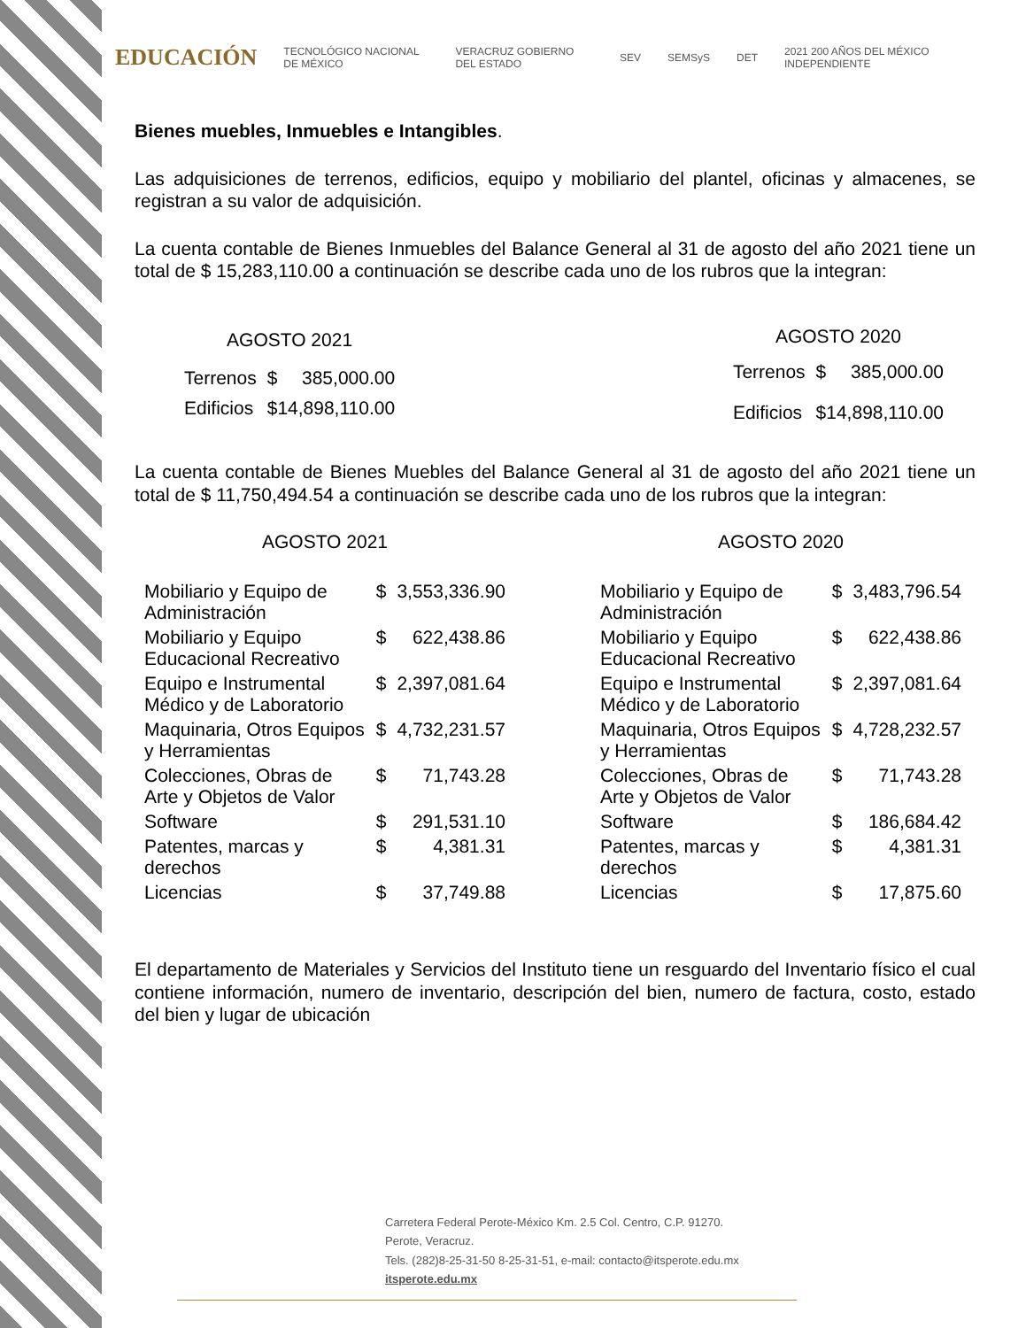EDUCACIÓN TECNOLÓGICO NACIONAL DE MÉXICO VERACRUZ GOBIERNO DEL ESTADO SEV SEMSyS DET 2021 200 AÑOS DEL MÉXICO INDEPENDIENTE
Bienes muebles, Inmuebles e Intangibles.
Las adquisiciones de terrenos, edificios, equipo y mobiliario del plantel, oficinas y almacenes, se registran a su valor de adquisición.
La cuenta contable de Bienes Inmuebles del Balance General al 31 de agosto del año 2021 tiene un total de $ 15,283,110.00 a continuación se describe cada uno de los rubros que la integran:
| AGOSTO 2021 | | |
| --- | --- | --- |
| Terrenos | $ | 385,000.00 |
| Edificios | $14,898,110.00 | |
| AGOSTO 2020 | | |
| --- | --- | --- |
| Terrenos | $ | 385,000.00 |
| Edificios | $14,898,110.00 | |
La cuenta contable de Bienes Muebles del Balance General al 31 de agosto del año 2021 tiene un total de $ 11,750,494.54 a continuación se describe cada uno de los rubros que la integran:
| AGOSTO 2021 | | |
| --- | --- | --- |
| Mobiliario y Equipo de Administración | $ | 3,553,336.90 |
| Mobiliario y Equipo Educacional Recreativo | $ | 622,438.86 |
| Equipo e Instrumental Médico y de Laboratorio | $ | 2,397,081.64 |
| Maquinaria, Otros Equipos y Herramientas | $ | 4,732,231.57 |
| Colecciones, Obras de Arte y Objetos de Valor | $ | 71,743.28 |
| Software | $ | 291,531.10 |
| Patentes, marcas y derechos | $ | 4,381.31 |
| Licencias | $ | 37,749.88 |
| AGOSTO 2020 | | |
| --- | --- | --- |
| Mobiliario y Equipo de Administración | $ | 3,483,796.54 |
| Mobiliario y Equipo Educacional Recreativo | $ | 622,438.86 |
| Equipo e Instrumental Médico y de Laboratorio | $ | 2,397,081.64 |
| Maquinaria, Otros Equipos y Herramientas | $ | 4,728,232.57 |
| Colecciones, Obras de Arte y Objetos de Valor | $ | 71,743.28 |
| Software | $ | 186,684.42 |
| Patentes, marcas y derechos | $ | 4,381.31 |
| Licencias | $ | 17,875.60 |
El departamento de Materiales y Servicios del Instituto tiene un resguardo del Inventario físico el cual contiene información, numero de inventario, descripción del bien, numero de factura, costo, estado del bien y lugar de ubicación
Carretera Federal Perote-México Km. 2.5 Col. Centro, C.P. 91270.
Perote, Veracruz.
Tels. (282)8-25-31-50 8-25-31-51, e-mail: contacto@itsperote.edu.mx
itsperote.edu.mx